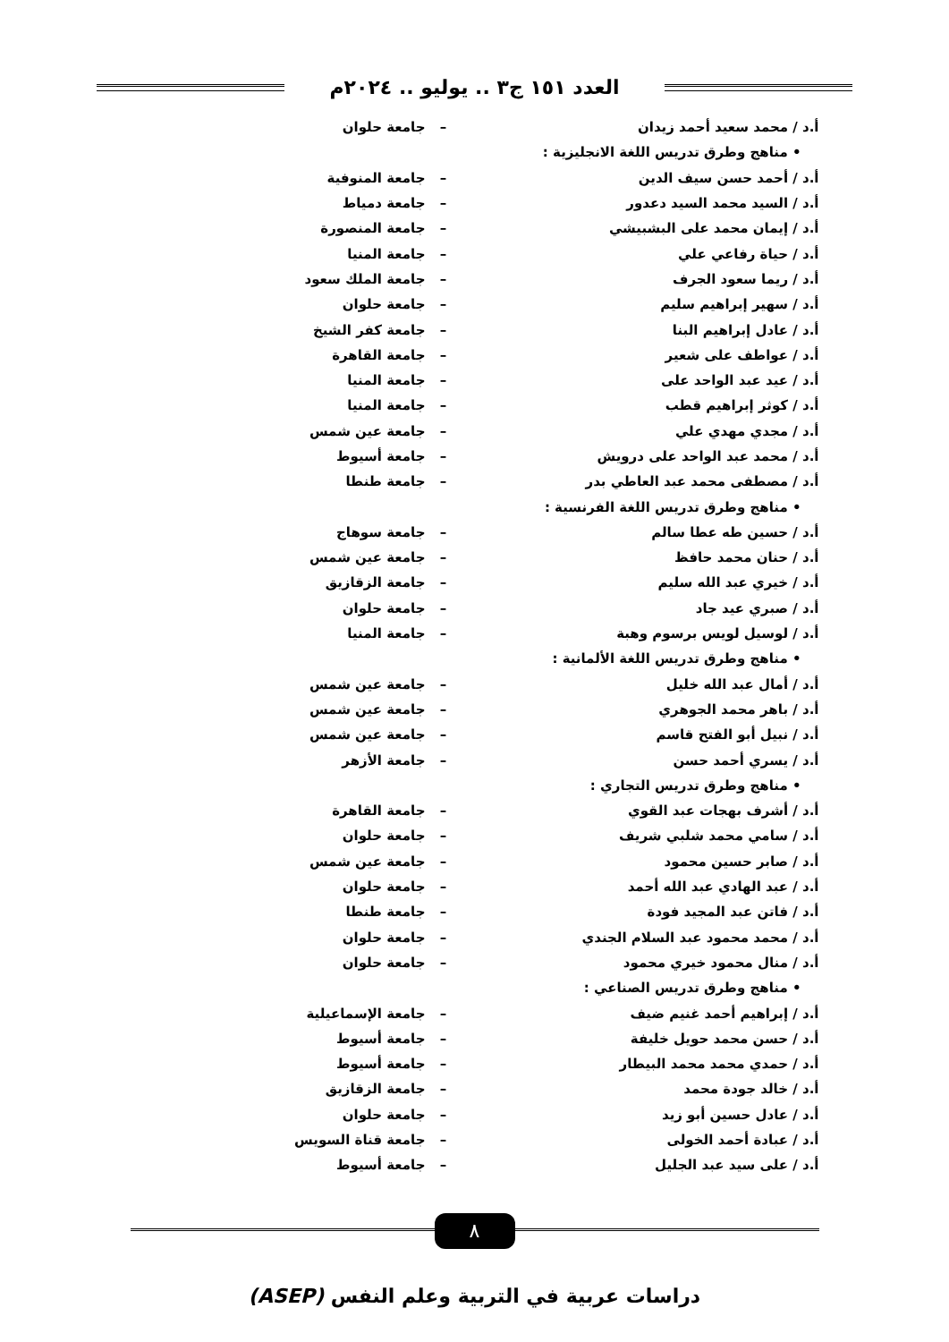العدد ١٥١ ج٣ .. يوليو .. ٢٠٢٤م
| أ.د / محمد سعيد أحمد زيدان | – | جامعة حلوان |
| • مناهج وطرق تدريس اللغة الانجليزية : | | |
| أ.د / أحمد حسن سيف الدين | – | جامعة المنوفية |
| أ.د / السيد محمد السيد دعدور | – | جامعة دمياط |
| أ.د / إيمان محمد على البشبيشي | – | جامعة المنصورة |
| أ.د / حياة رفاعي علي | – | جامعة المنيا |
| أ.د / ريما سعود الجرف | – | جامعة الملك سعود |
| أ.د / سهير إبراهيم سليم | – | جامعة حلوان |
| أ.د / عادل إبراهيم البنا | – | جامعة كفر الشيخ |
| أ.د / عواطف على شعير | – | جامعة القاهرة |
| أ.د / عيد عبد الواحد على | – | جامعة المنيا |
| أ.د / كوثر إبراهيم قطب | – | جامعة المنيا |
| أ.د / مجدي مهدي علي | – | جامعة عين شمس |
| أ.د / محمد عبد الواحد على درويش | – | جامعة أسيوط |
| أ.د / مصطفى محمد عبد العاطي بدر | – | جامعة طنطا |
| • مناهج وطرق تدريس اللغة الفرنسية : | | |
| أ.د / حسين طه عطا سالم | – | جامعة سوهاج |
| أ.د / حنان محمد حافظ | – | جامعة عين شمس |
| أ.د / خيري عبد الله سليم | – | جامعة الزقازيق |
| أ.د / صبري عيد جاد | – | جامعة حلوان |
| أ.د / لوسيل لويس برسوم وهبة | – | جامعة المنيا |
| • مناهج وطرق تدريس اللغة الألمانية : | | |
| أ.د / أمال عبد الله خليل | – | جامعة عين شمس |
| أ.د / باهر محمد الجوهري | – | جامعة عين شمس |
| أ.د / نبيل أبو الفتح قاسم | – | جامعة عين شمس |
| أ.د / يسري أحمد حسن | – | جامعة الأزهر |
| • مناهج وطرق تدريس التجاري : | | |
| أ.د / أشرف بهجات عبد القوي | – | جامعة القاهرة |
| أ.د / سامي محمد شلبي شريف | – | جامعة حلوان |
| أ.د / صابر حسين محمود | – | جامعة عين شمس |
| أ.د / عبد الهادي عبد الله أحمد | – | جامعة حلوان |
| أ.د / فاتن عبد المجيد فودة | – | جامعة طنطا |
| أ.د / محمد محمود عبد السلام الجندي | – | جامعة حلوان |
| أ.د / منال محمود خيري محمود | – | جامعة حلوان |
| • مناهج وطرق تدريس الصناعي : | | |
| أ.د / إبراهيم أحمد غنيم ضيف | – | جامعة الإسماعيلية |
| أ.د / حسن محمد حويل خليفة | – | جامعة أسيوط |
| أ.د / حمدي محمد محمد البيطار | – | جامعة أسيوط |
| أ.د / خالد جودة محمد | – | جامعة الزقازيق |
| أ.د / عادل حسين أبو زيد | – | جامعة حلوان |
| أ.د / عبادة أحمد الخولى | – | جامعة قناة السويس |
| أ.د / على سيد عبد الجليل | – | جامعة أسيوط |
٨
دراسات عربية في التربية وعلم النفس (ASEP)